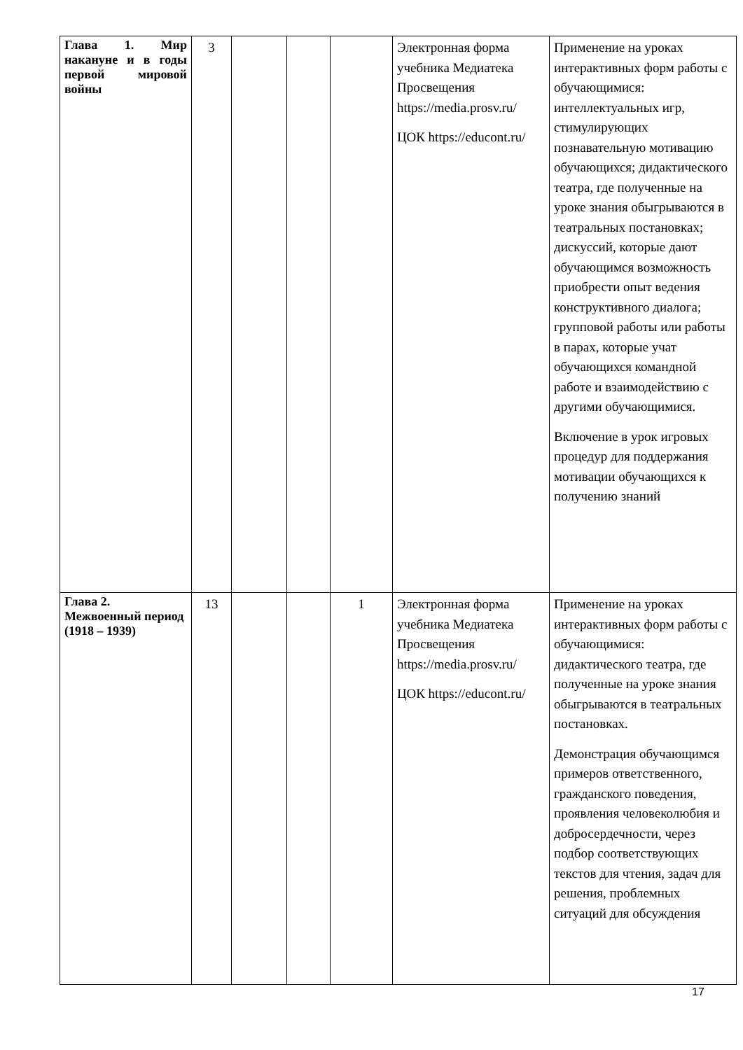| Глава 1. Мир накануне и в годы первой мировой войны | 3 | | | | Электронная форма учебника Медиатека Просвещения https://media.prosv.ru/ ЦОК https://educont.ru/ | Применение на уроках интерактивных форм работы с обучающимися: интеллектуальных игр, стимулирующих познавательную мотивацию обучающихся; дидактического театра, где полученные на уроке знания обыгрываются в театральных постановках; дискуссий, которые дают обучающимся возможность приобрести опыт ведения конструктивного диалога; групповой работы или работы в парах, которые учат обучающихся командной работе и взаимодействию с другими обучающимися. Включение в урок игровых процедур для поддержания мотивации обучающихся к получению знаний |
| Глава 2. Межвоенный период (1918 – 1939) | 13 | | | 1 | Электронная форма учебника Медиатека Просвещения https://media.prosv.ru/ ЦОК https://educont.ru/ | Применение на уроках интерактивных форм работы с обучающимися: дидактического театра, где полученные на уроке знания обыгрываются в театральных постановках. Демонстрация обучающимся примеров ответственного, гражданского поведения, проявления человеколюбия и добросердечности, через подбор соответствующих текстов для чтения, задач для решения, проблемных ситуаций для обсуждения |
17